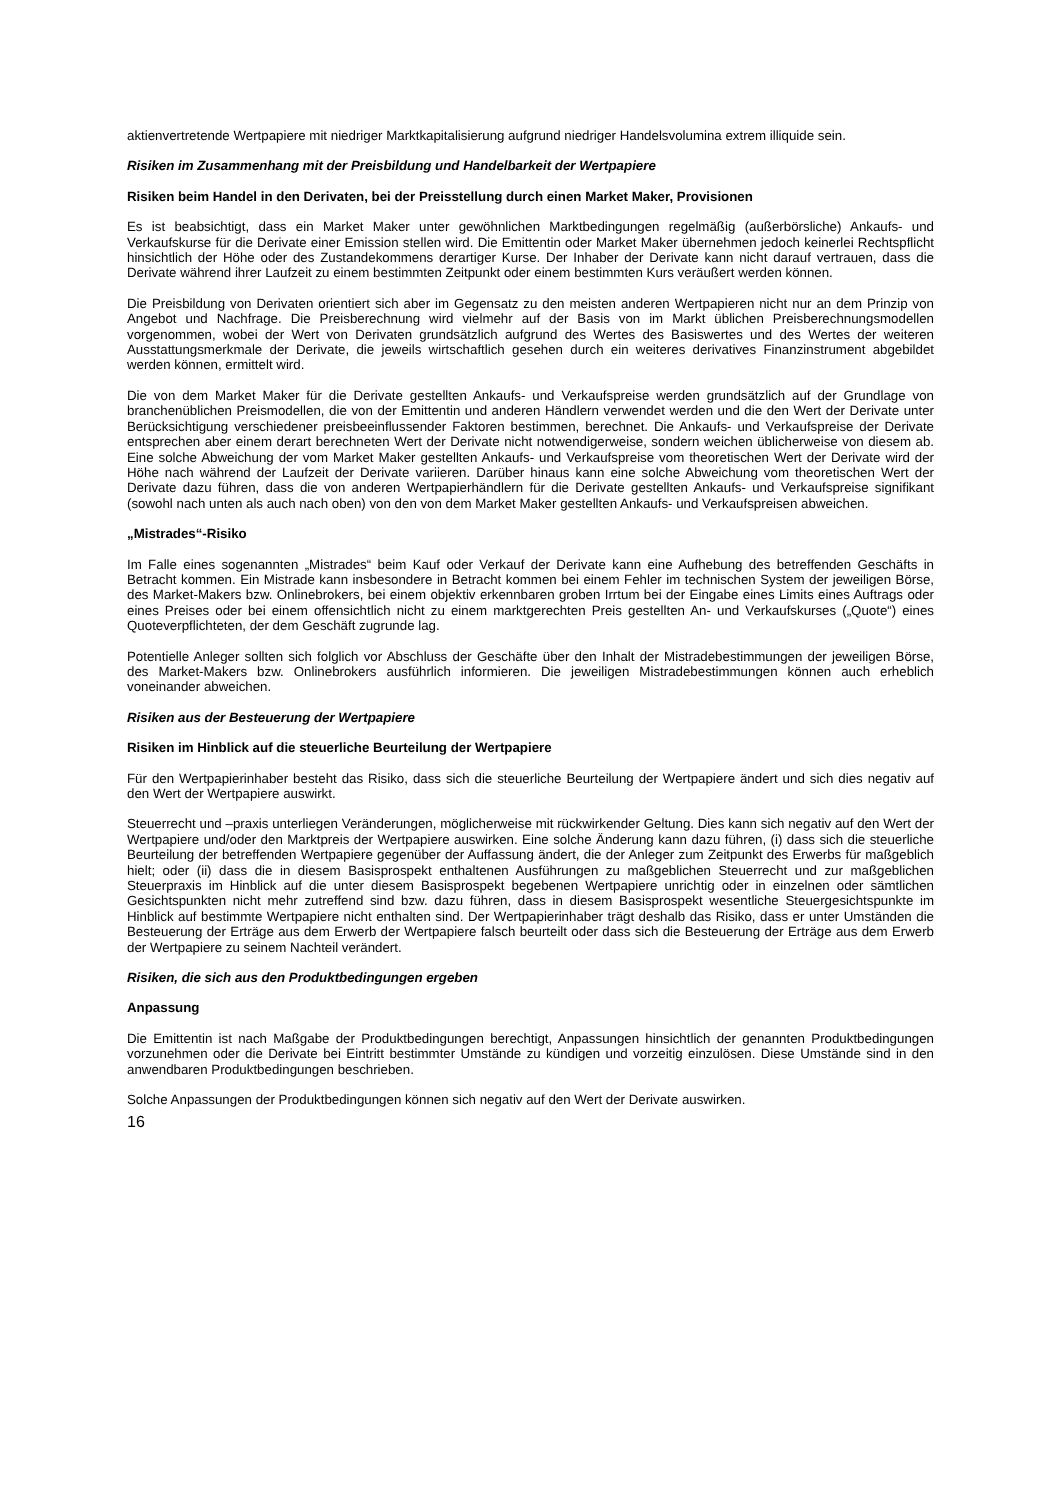aktienvertretende Wertpapiere mit niedriger Marktkapitalisierung aufgrund niedriger Handelsvolumina extrem illiquide sein.
Risiken im Zusammenhang mit der Preisbildung und Handelbarkeit der Wertpapiere
Risiken beim Handel in den Derivaten, bei der Preisstellung durch einen Market Maker, Provisionen
Es ist beabsichtigt, dass ein Market Maker unter gewöhnlichen Marktbedingungen regelmäßig (außerbörsliche) Ankaufs- und Verkaufskurse für die Derivate einer Emission stellen wird. Die Emittentin oder Market Maker übernehmen jedoch keinerlei Rechtspflicht hinsichtlich der Höhe oder des Zustandekommens derartiger Kurse. Der Inhaber der Derivate kann nicht darauf vertrauen, dass die Derivate während ihrer Laufzeit zu einem bestimmten Zeitpunkt oder einem bestimmten Kurs veräußert werden können.
Die Preisbildung von Derivaten orientiert sich aber im Gegensatz zu den meisten anderen Wertpapieren nicht nur an dem Prinzip von Angebot und Nachfrage. Die Preisberechnung wird vielmehr auf der Basis von im Markt üblichen Preisberechnungsmodellen vorgenommen, wobei der Wert von Derivaten grundsätzlich aufgrund des Wertes des Basiswertes und des Wertes der weiteren Ausstattungsmerkmale der Derivate, die jeweils wirtschaftlich gesehen durch ein weiteres derivatives Finanzinstrument abgebildet werden können, ermittelt wird.
Die von dem Market Maker für die Derivate gestellten Ankaufs- und Verkaufspreise werden grundsätzlich auf der Grundlage von branchenüblichen Preismodellen, die von der Emittentin und anderen Händlern verwendet werden und die den Wert der Derivate unter Berücksichtigung verschiedener preisbeeinflussender Faktoren bestimmen, berechnet. Die Ankaufs- und Verkaufspreise der Derivate entsprechen aber einem derart berechneten Wert der Derivate nicht notwendigerweise, sondern weichen üblicherweise von diesem ab. Eine solche Abweichung der vom Market Maker gestellten Ankaufs- und Verkaufspreise vom theoretischen Wert der Derivate wird der Höhe nach während der Laufzeit der Derivate variieren. Darüber hinaus kann eine solche Abweichung vom theoretischen Wert der Derivate dazu führen, dass die von anderen Wertpapierhändlern für die Derivate gestellten Ankaufs- und Verkaufspreise signifikant (sowohl nach unten als auch nach oben) von den von dem Market Maker gestellten Ankaufs- und Verkaufspreisen abweichen.
„Mistrades“-Risiko
Im Falle eines sogenannten „Mistrades“ beim Kauf oder Verkauf der Derivate kann eine Aufhebung des betreffenden Geschäfts in Betracht kommen. Ein Mistrade kann insbesondere in Betracht kommen bei einem Fehler im technischen System der jeweiligen Börse, des Market-Makers bzw. Onlinebrokers, bei einem objektiv erkennbaren groben Irrtum bei der Eingabe eines Limits eines Auftrags oder eines Preises oder bei einem offensichtlich nicht zu einem marktgerechten Preis gestellten An- und Verkaufskurses („Quote“) eines Quoteverpflichteten, der dem Geschäft zugrunde lag.
Potentielle Anleger sollten sich folglich vor Abschluss der Geschäfte über den Inhalt der Mistradebestimmungen der jeweiligen Börse, des Market-Makers bzw. Onlinebrokers ausführlich informieren. Die jeweiligen Mistradebestimmungen können auch erheblich voneinander abweichen.
Risiken aus der Besteuerung der Wertpapiere
Risiken im Hinblick auf die steuerliche Beurteilung der Wertpapiere
Für den Wertpapierinhaber besteht das Risiko, dass sich die steuerliche Beurteilung der Wertpapiere ändert und sich dies negativ auf den Wert der Wertpapiere auswirkt.
Steuerrecht und –praxis unterliegen Veränderungen, möglicherweise mit rückwirkender Geltung. Dies kann sich negativ auf den Wert der Wertpapiere und/oder den Marktpreis der Wertpapiere auswirken. Eine solche Änderung kann dazu führen, (i) dass sich die steuerliche Beurteilung der betreffenden Wertpapiere gegenüber der Auffassung ändert, die der Anleger zum Zeitpunkt des Erwerbs für maßgeblich hielt; oder (ii) dass die in diesem Basisprospekt enthaltenen Ausführungen zu maßgeblichen Steuerrecht und zur maßgeblichen Steuerpraxis im Hinblick auf die unter diesem Basisprospekt begebenen Wertpapiere unrichtig oder in einzelnen oder sämtlichen Gesichtspunkten nicht mehr zutreffend sind bzw. dazu führen, dass in diesem Basisprospekt wesentliche Steuergesichtspunkte im Hinblick auf bestimmte Wertpapiere nicht enthalten sind. Der Wertpapierinhaber trägt deshalb das Risiko, dass er unter Umständen die Besteuerung der Erträge aus dem Erwerb der Wertpapiere falsch beurteilt oder dass sich die Besteuerung der Erträge aus dem Erwerb der Wertpapiere zu seinem Nachteil verändert.
Risiken, die sich aus den Produktbedingungen ergeben
Anpassung
Die Emittentin ist nach Maßgabe der Produktbedingungen berechtigt, Anpassungen hinsichtlich der genannten Produktbedingungen vorzunehmen oder die Derivate bei Eintritt bestimmter Umstände zu kündigen und vorzeitig einzulösen. Diese Umstände sind in den anwendbaren Produktbedingungen beschrieben.
Solche Anpassungen der Produktbedingungen können sich negativ auf den Wert der Derivate auswirken.
16